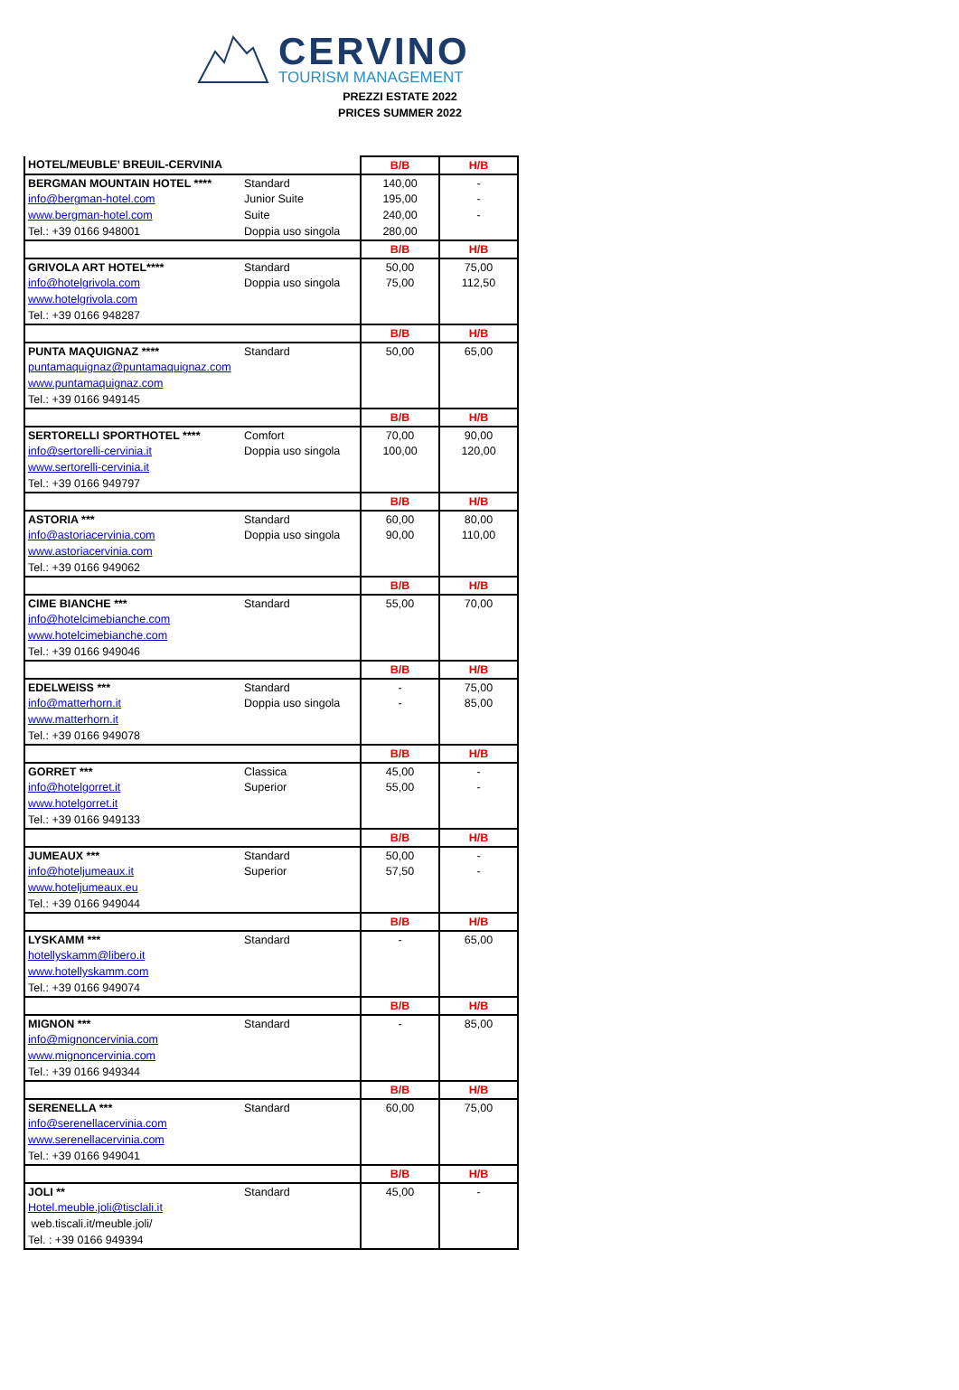CERVINO
TOURISM MANAGEMENT
PREZZI ESTATE 2022
PRICES SUMMER 2022
| HOTEL/MEUBLE’ BREUIL-CERVINIA | | B/B | H/B |
| --- | --- | --- | --- |
| BERGMAN MOUNTAIN HOTEL **** | Standard | 140,00 | - |
| info@bergman-hotel.com | Junior Suite | 195,00 | - |
| www.bergman-hotel.com | Suite | 240,00 | - |
| Tel.: +39 0166 948001 | Doppia uso singola | 280,00 | |
| | | B/B | H/B |
| GRIVOLA ART HOTEL**** | Standard | 50,00 | 75,00 |
| info@hotelgrivola.com | Doppia uso singola | 75,00 | 112,50 |
| www.hotelgrivola.com | | | |
| Tel.: +39 0166 948287 | | | |
| | | B/B | H/B |
| PUNTA MAQUIGNAZ **** | Standard | 50,00 | 65,00 |
| puntamaquignaz@puntamaquignaz.com | | | |
| www.puntamaquignaz.com | | | |
| Tel.: +39 0166 949145 | | | |
| | | B/B | H/B |
| SERTORELLI SPORTHOTEL **** | Comfort | 70,00 | 90,00 |
| info@sertorelli-cervinia.it | Doppia uso singola | 100,00 | 120,00 |
| www.sertorelli-cervinia.it | | | |
| Tel.: +39 0166 949797 | | | |
| | | B/B | H/B |
| ASTORIA *** | Standard | 60,00 | 80,00 |
| info@astoriacervinia.com | Doppia uso singola | 90,00 | 110,00 |
| www.astoriacervinia.com | | | |
| Tel.: +39 0166 949062 | | | |
| | | B/B | H/B |
| CIME BIANCHE *** | Standard | 55,00 | 70,00 |
| info@hotelcimebianche.com | | | |
| www.hotelcimebianche.com | | | |
| Tel.: +39 0166 949046 | | | |
| | | B/B | H/B |
| EDELWEISS *** | Standard | - | 75,00 |
| info@matterhorn.it | Doppia uso singola | - | 85,00 |
| www.matterhorn.it | | | |
| Tel.: +39 0166 949078 | | | |
| | | B/B | H/B |
| GORRET *** | Classica | 45,00 | - |
| info@hotelgorret.it | Superior | 55,00 | - |
| www.hotelgorret.it | | | |
| Tel.: +39 0166 949133 | | | |
| | | B/B | H/B |
| JUMEAUX *** | Standard | 50,00 | - |
| info@hoteljumeaux.it | Superior | 57,50 | - |
| www.hoteljumeaux.eu | | | |
| Tel.: +39 0166 949044 | | | |
| | | B/B | H/B |
| LYSKAMM *** | Standard | - | 65,00 |
| hotellyskamm@libero.it | | | |
| www.hotellyskamm.com | | | |
| Tel.: +39 0166 949074 | | | |
| | | B/B | H/B |
| MIGNON *** | Standard | - | 85,00 |
| info@mignoncervinia.com | | | |
| www.mignoncervinia.com | | | |
| Tel.: +39 0166 949344 | | | |
| | | B/B | H/B |
| SERENELLA *** | Standard | 60,00 | 75,00 |
| info@serenellacervinia.com | | | |
| www.serenellacervinia.com | | | |
| Tel.: +39 0166 949041 | | | |
| | | B/B | H/B |
| JOLI ** | Standard | 45,00 | - |
| Hotel.meuble.joli@tisclali.it | | | |
| web.tiscali.it/meuble.joli/ | | | |
| Tel. : +39 0166 949394 | | | |